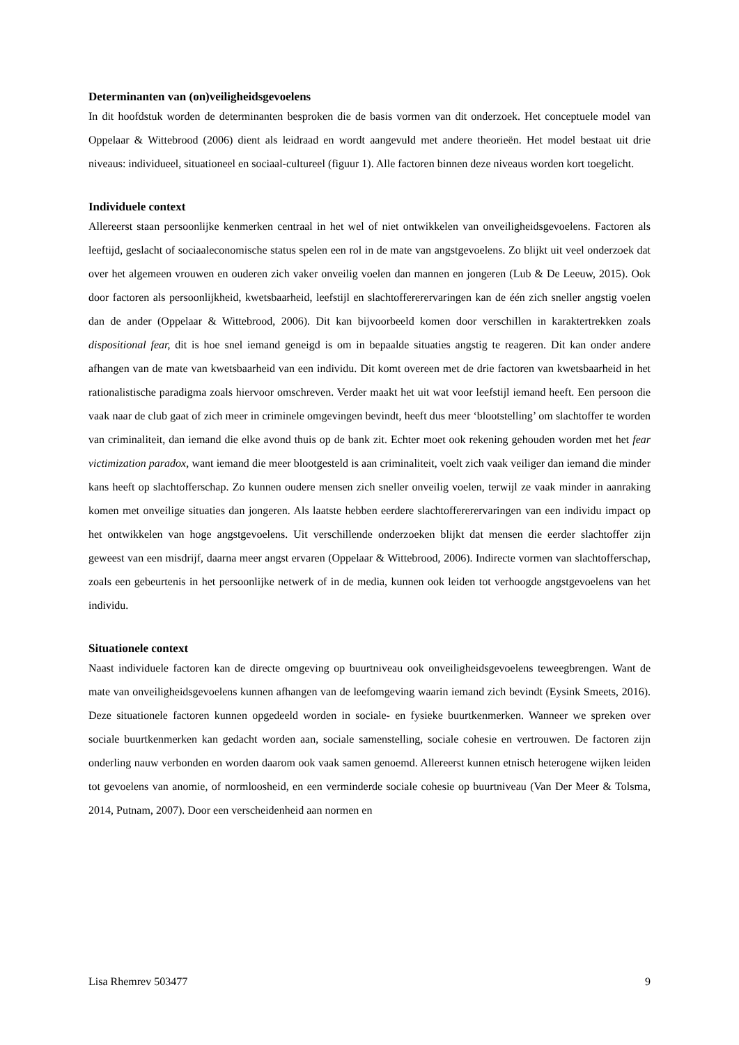Determinanten van (on)veiligheidsgevoelens
In dit hoofdstuk worden de determinanten besproken die de basis vormen van dit onderzoek. Het conceptuele model van Oppelaar & Wittebrood (2006) dient als leidraad en wordt aangevuld met andere theorieën. Het model bestaat uit drie niveaus: individueel, situationeel en sociaal-cultureel (figuur 1). Alle factoren binnen deze niveaus worden kort toegelicht.
Individuele context
Allereerst staan persoonlijke kenmerken centraal in het wel of niet ontwikkelen van onveiligheidsgevoelens. Factoren als leeftijd, geslacht of sociaaleconomische status spelen een rol in de mate van angstgevoelens. Zo blijkt uit veel onderzoek dat over het algemeen vrouwen en ouderen zich vaker onveilig voelen dan mannen en jongeren (Lub & De Leeuw, 2015). Ook door factoren als persoonlijkheid, kwetsbaarheid, leefstijl en slachtoffererervaringen kan de één zich sneller angstig voelen dan de ander (Oppelaar & Wittebrood, 2006). Dit kan bijvoorbeeld komen door verschillen in karaktertrekken zoals dispositional fear, dit is hoe snel iemand geneigd is om in bepaalde situaties angstig te reageren. Dit kan onder andere afhangen van de mate van kwetsbaarheid van een individu. Dit komt overeen met de drie factoren van kwetsbaarheid in het rationalistische paradigma zoals hiervoor omschreven. Verder maakt het uit wat voor leefstijl iemand heeft. Een persoon die vaak naar de club gaat of zich meer in criminele omgevingen bevindt, heeft dus meer ‘blootstelling’ om slachtoffer te worden van criminaliteit, dan iemand die elke avond thuis op de bank zit. Echter moet ook rekening gehouden worden met het fear victimization paradox, want iemand die meer blootgesteld is aan criminaliteit, voelt zich vaak veiliger dan iemand die minder kans heeft op slachtofferschap. Zo kunnen oudere mensen zich sneller onveilig voelen, terwijl ze vaak minder in aanraking komen met onveilige situaties dan jongeren. Als laatste hebben eerdere slachtoffererervaringen van een individu impact op het ontwikkelen van hoge angstgevoelens. Uit verschillende onderzoeken blijkt dat mensen die eerder slachtoffer zijn geweest van een misdrijf, daarna meer angst ervaren (Oppelaar & Wittebrood, 2006). Indirecte vormen van slachtofferschap, zoals een gebeurtenis in het persoonlijke netwerk of in de media, kunnen ook leiden tot verhoogde angstgevoelens van het individu.
Situationele context
Naast individuele factoren kan de directe omgeving op buurtniveau ook onveiligheidsgevoelens teweegbrengen. Want de mate van onveiligheidsgevoelens kunnen afhangen van de leefomgeving waarin iemand zich bevindt (Eysink Smeets, 2016). Deze situationele factoren kunnen opgedeeld worden in sociale- en fysieke buurtkenmerken. Wanneer we spreken over sociale buurtkenmerken kan gedacht worden aan, sociale samenstelling, sociale cohesie en vertrouwen. De factoren zijn onderling nauw verbonden en worden daarom ook vaak samen genoemd. Allereerst kunnen etnisch heterogene wijken leiden tot gevoelens van anomie, of normloosheid, en een verminderde sociale cohesie op buurtniveau (Van Der Meer & Tolsma, 2014, Putnam, 2007). Door een verscheidenheid aan normen en
Lisa Rhemrev 503477 9